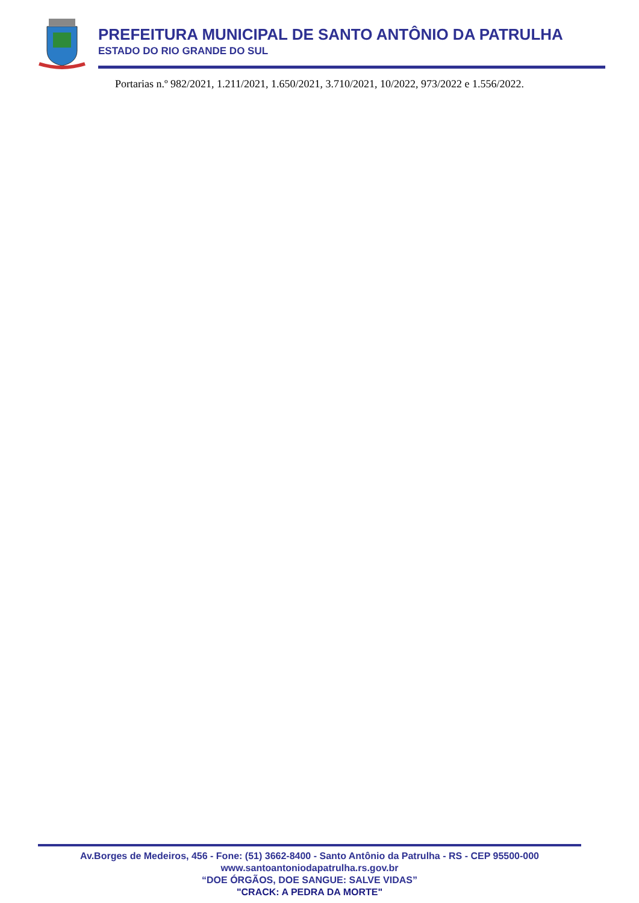PREFEITURA MUNICIPAL DE SANTO ANTÔNIO DA PATRULHA
ESTADO DO RIO GRANDE DO SUL
Portarias n.º 982/2021, 1.211/2021, 1.650/2021, 3.710/2021, 10/2022, 973/2022 e 1.556/2022.
Av.Borges de Medeiros, 456 - Fone: (51) 3662-8400 - Santo Antônio da Patrulha - RS - CEP 95500-000
www.santoantoniodapatrulha.rs.gov.br
“DOE ÓRGÃOS, DOE SANGUE: SALVE VIDAS”
"CRACK: A PEDRA DA MORTE"